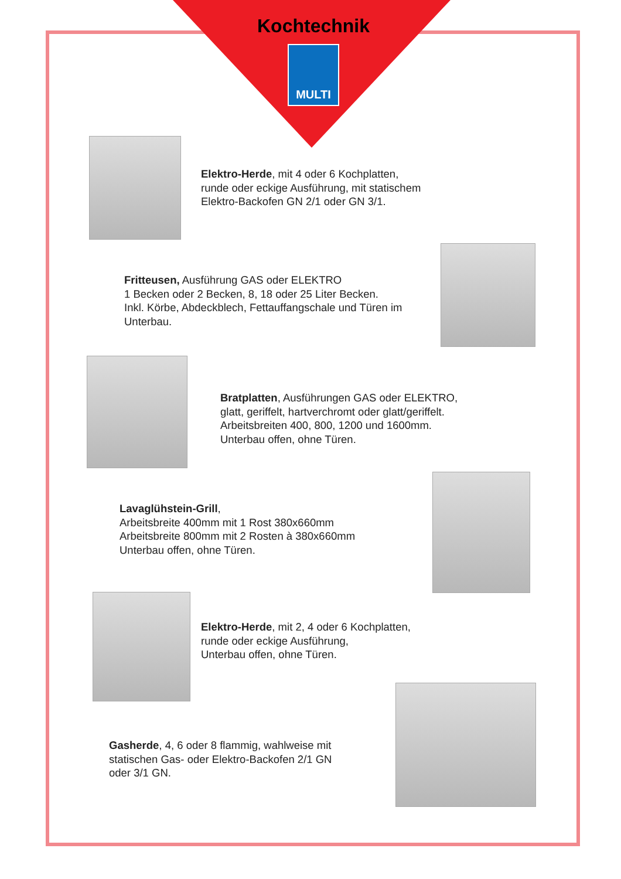Kochtechnik
MULTI
Elektro-Herde, mit 4 oder 6 Kochplatten,
runde oder eckige Ausführung, mit statischem
Elektro-Backofen GN 2/1 oder GN 3/1.
Fritteusen, Ausführung GAS oder ELEKTRO
1 Becken oder 2 Becken, 8, 18 oder 25 Liter Becken.
Inkl. Körbe, Abdeckblech, Fettauffangschale und Türen im
Unterbau.
Bratplatten, Ausführungen GAS oder ELEKTRO,
glatt, geriffelt, hartverchromt oder glatt/geriffelt.
Arbeitsbreiten 400, 800, 1200 und 1600mm.
Unterbau offen, ohne Türen.
Lavaglühstein-Grill,
Arbeitsbreite 400mm mit 1 Rost 380x660mm
Arbeitsbreite 800mm mit 2 Rosten à 380x660mm
Unterbau offen, ohne Türen.
Elektro-Herde, mit 2, 4 oder 6 Kochplatten,
runde oder eckige Ausführung,
Unterbau offen, ohne Türen.
Gasherde, 4, 6 oder 8 flammig, wahlweise mit
statischen Gas- oder Elektro-Backofen 2/1 GN
oder 3/1 GN.